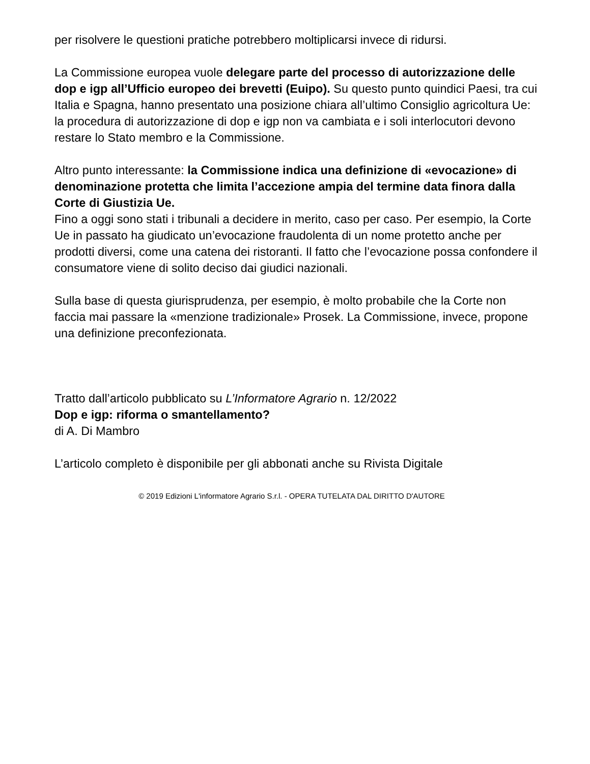per risolvere le questioni pratiche potrebbero moltiplicarsi invece di ridursi.
La Commissione europea vuole delegare parte del processo di autorizzazione delle dop e igp all’Ufficio europeo dei brevetti (Euipo). Su questo punto quindici Paesi, tra cui Italia e Spagna, hanno presentato una posizione chiara all’ultimo Consiglio agricoltura Ue: la procedura di autorizzazione di dop e igp non va cambiata e i soli interlocutori devono restare lo Stato membro e la Commissione.
Altro punto interessante: la Commissione indica una definizione di «evocazione» di denominazione protetta che limita l’accezione ampia del termine data finora dalla Corte di Giustizia Ue.
Fino a oggi sono stati i tribunali a decidere in merito, caso per caso. Per esempio, la Corte Ue in passato ha giudicato un’evocazione fraudolenta di un nome protetto anche per prodotti diversi, come una catena dei ristoranti. Il fatto che l’evocazione possa confondere il consumatore viene di solito deciso dai giudici nazionali.
Sulla base di questa giurisprudenza, per esempio, è molto probabile che la Corte non faccia mai passare la «menzione tradizionale» Prosek. La Commissione, invece, propone una definizione preconfezionata.
Tratto dall’articolo pubblicato su L’Informatore Agrario n. 12/2022
Dop e igp: riforma o smantellamento?
di A. Di Mambro
L’articolo completo è disponibile per gli abbonati anche su Rivista Digitale
© 2019 Edizioni L'informatore Agrario S.r.l. - OPERA TUTELATA DAL DIRITTO D'AUTORE